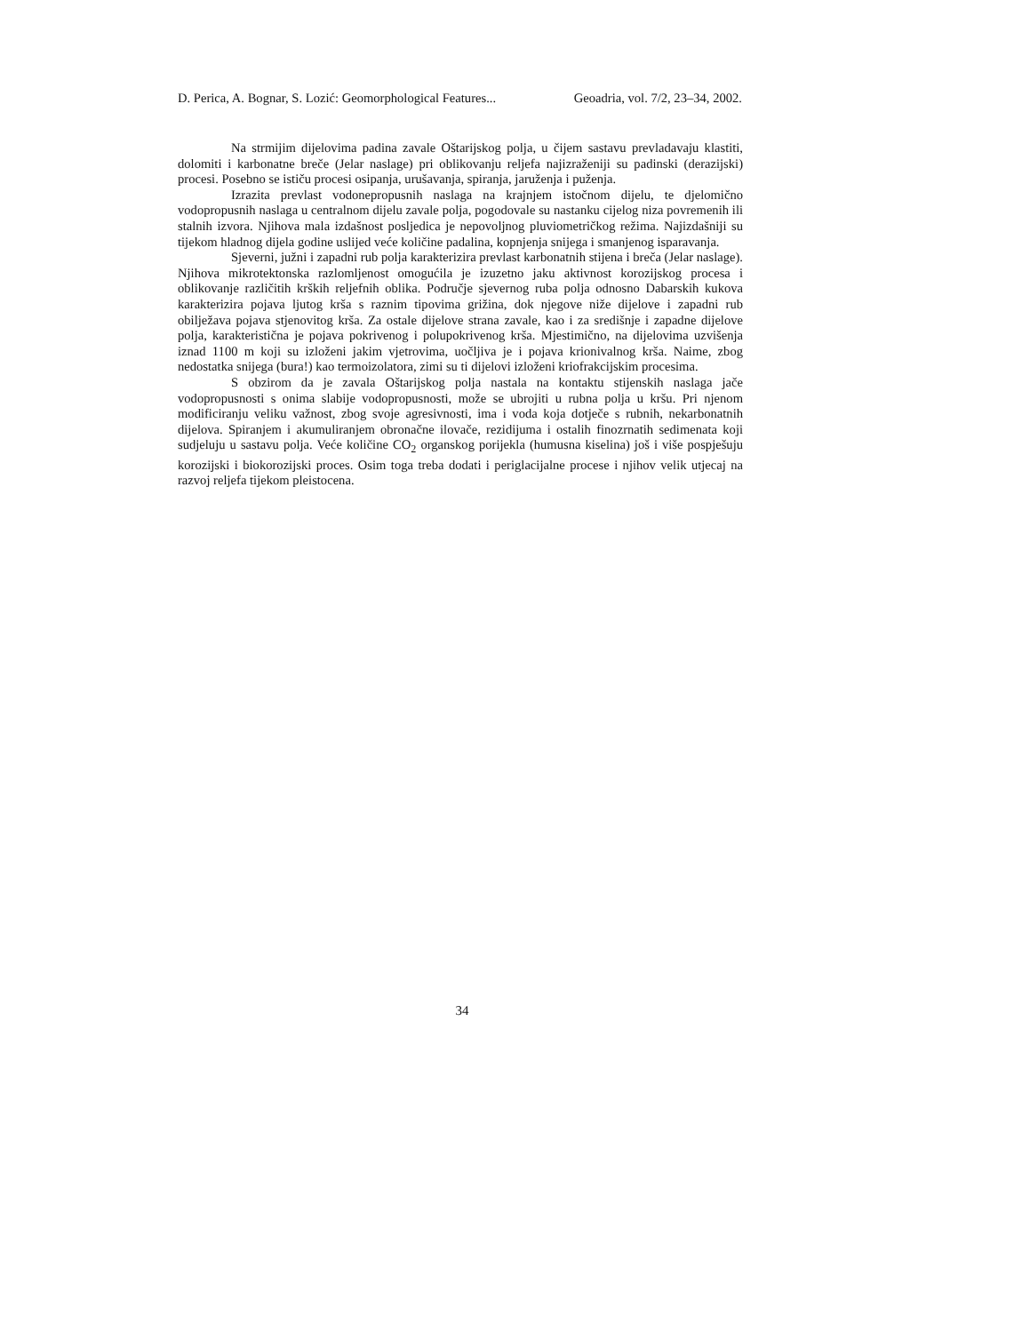D. Perica, A. Bognar, S. Lozić: Geomorphological Features... Geoadria, vol. 7/2, 23–34, 2002.
Na strmijim dijelovima padina zavale Oštarijskog polja, u čijem sastavu prevladavaju klastiti, dolomiti i karbonatne breče (Jelar naslage) pri oblikovanju reljefa najizraženiji su padinski (derazijski) procesi. Posebno se ističu procesi osipanja, urušavanja, spiranja, jaruženja i puženja.
Izrazita prevlast vodonepropusnih naslaga na krajnjem istočnom dijelu, te djelomično vodopropusnih naslaga u centralnom dijelu zavale polja, pogodovale su nastanku cijelog niza povremenih ili stalnih izvora. Njihova mala izdašnost posljedica je nepovoljnog pluviometričkog režima. Najizdašniji su tijekom hladnog dijela godine uslijed veće količine padalina, kopnjenja snijega i smanjenog isparavanja.
Sjeverni, južni i zapadni rub polja karakterizira prevlast karbonatnih stijena i breča (Jelar naslage). Njihova mikrotektonska razlomljenost omogućila je izuzetno jaku aktivnost korozijskog procesa i oblikovanje različitih krških reljefnih oblika. Područje sjevernog ruba polja odnosno Dabarskih kukova karakterizira pojava ljutog krša s raznim tipovima grižina, dok njegove niže dijelove i zapadni rub obilježava pojava stjenovitog krša. Za ostale dijelove strana zavale, kao i za središnje i zapadne dijelove polja, karakteristična je pojava pokrivenog i polupokrivenog krša. Mjestimično, na dijelovima uzvišenja iznad 1100 m koji su izloženi jakim vjetrovima, uočljiva je i pojava krionivalnog krša. Naime, zbog nedostatka snijega (bura!) kao termoizolatora, zimi su ti dijelovi izloženi kriofrakcijskim procesima.
S obzirom da je zavala Oštarijskog polja nastala na kontaktu stijenskih naslaga jače vodopropusnosti s onima slabije vodopropusnosti, može se ubrojiti u rubna polja u kršu. Pri njenom modificiranju veliku važnost, zbog svoje agresivnosti, ima i voda koja dotječe s rubnih, nekarbonatnih dijelova. Spiranjem i akumuliranjem obronačne ilovače, rezidijuma i ostalih finozrnatih sedimenata koji sudjeluju u sastavu polja. Veće količine CO<sub>2</sub> organskog porijekla (humusna kiselina) još i više pospješuju korozijski i biokorozijski proces. Osim toga treba dodati i periglacijalne procese i njihov velik utjecaj na razvoj reljefa tijekom pleistocena.
34